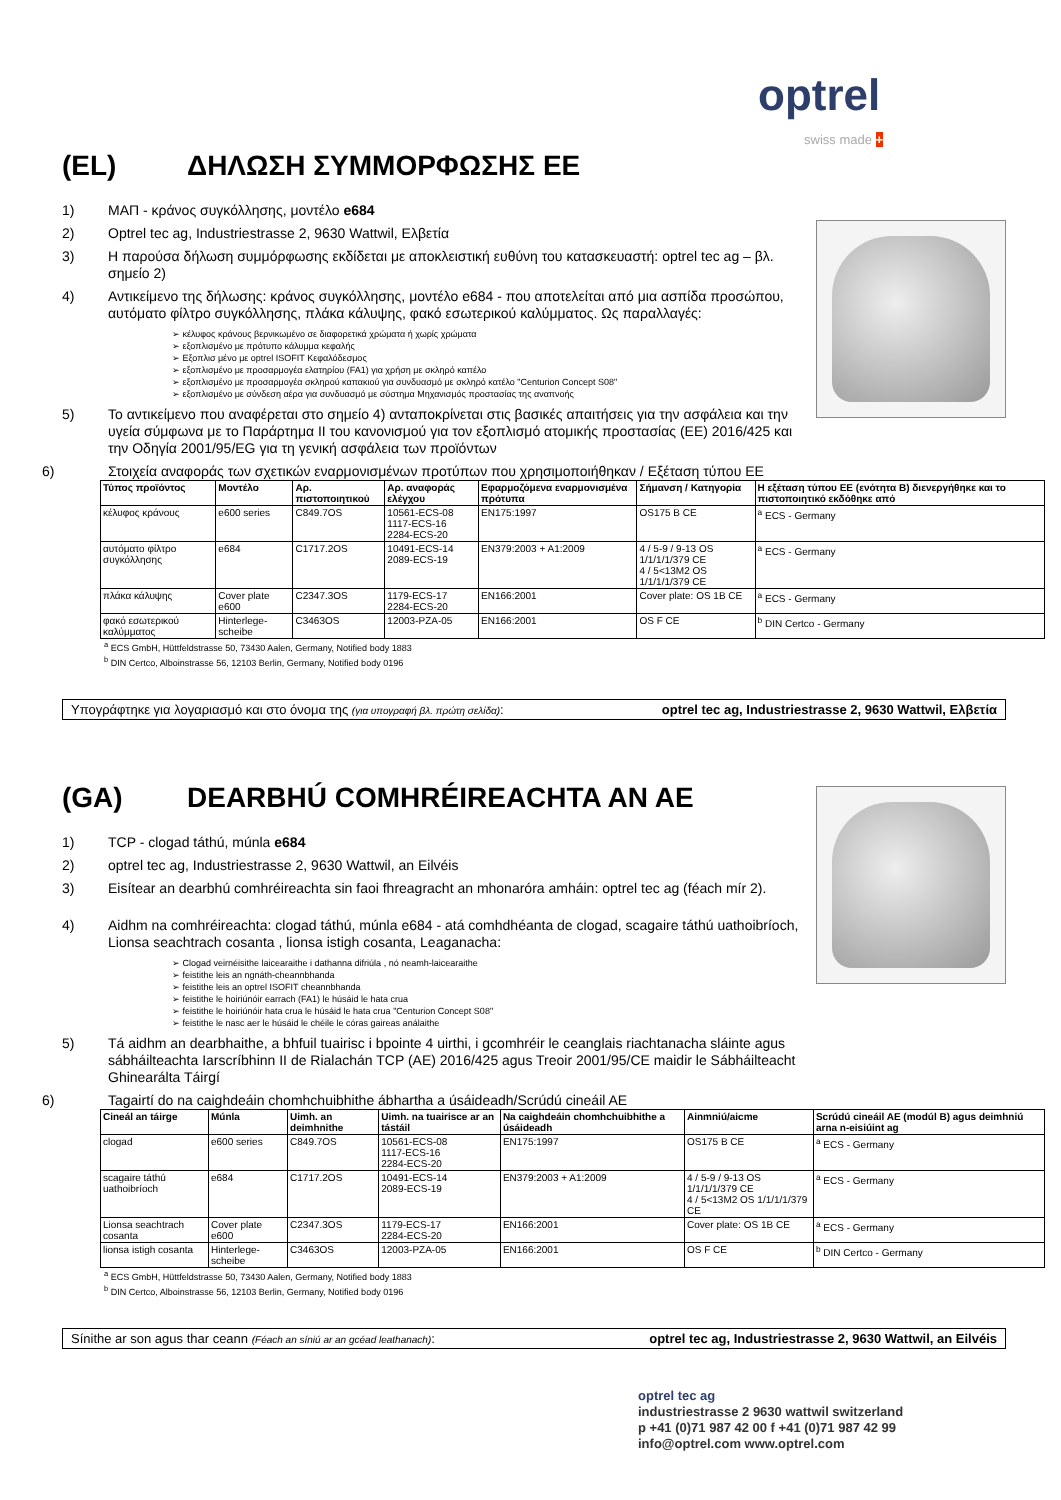optrel
swiss made +
(EL) ΔΗΛΩΣΗ ΣΥΜΜΟΡΦΩΣΗΣ ΕΕ
1) ΜΑΠ - κράνος συγκόλλησης, μοντέλο e684
2) Optrel tec ag, Industriestrasse 2, 9630 Wattwil, Ελβετία
3) Η παρούσα δήλωση συμμόρφωσης εκδίδεται με αποκλειστική ευθύνη του κατασκευαστή: optrel tec ag – βλ. σημείο 2)
4) Αντικείμενο της δήλωσης: κράνος συγκόλλησης, μοντέλο e684 - που αποτελείται από μια ασπίδα προσώπου, αυτόματο φίλτρο συγκόλλησης, πλάκα κάλυψης, φακό εσωτερικού καλύμματος. Ως παραλλαγές:
➢ κέλυφος κράνους βερνικωμένο σε διαφορετικά χρώματα ή χωρίς χρώματα
➢ εξοπλισμένο με πρότυπο κάλυμμα κεφαλής
➢ Εξοπλισ μένο με optrel ISOFIT Κεφαλόδεσμος
➢ εξοπλισμένο με προσαρμογέα ελατηρίου (FA1) για χρήση με σκληρό καπέλο
➢ εξοπλισμένο με προσαρμογέα σκληρού καπακιού για συνδυασμό με σκληρό κατέλο "Centurion Concept S08"
➢ εξοπλισμένο με σύνδεση αέρα για συνδυασμό με σύστημα Μηχανισμός προστασίας της αναπνοής
5) Το αντικείμενο που αναφέρεται στο σημείο 4) ανταποκρίνεται στις βασικές απαιτήσεις για την ασφάλεια και την υγεία σύμφωνα με το Παράρτημα II του κανονισμού για τον εξοπλισμό ατομικής προστασίας (ΕΕ) 2016/425 και την Οδηγία 2001/95/EG για τη γενική ασφάλεια των προϊόντων
6) Στοιχεία αναφοράς των σχετικών εναρμονισμένων προτύπων που χρησιμοποιήθηκαν / Εξέταση τύπου ΕΕ
| Τύπος προϊόντος | Μοντέλο | Αρ. πιστοποιητικού | Αρ. αναφοράς ελέγχου | Εφαρμοζόμενα εναρμονισμένα πρότυπα | Σήμανση / Κατηγορία | Η εξέταση τύπου ΕΕ (ενότητα Β) διενεργήθηκε και το πιστοποιητικό εκδόθηκε από |
| --- | --- | --- | --- | --- | --- | --- |
| κέλυφος κράνους | e600 series | C849.7OS | 10561-ECS-08 1117-ECS-16 2284-ECS-20 | EN175:1997 | OS175 B CE | <sup>a</sup> ECS - Germany |
| αυτόματο φίλτρο συγκόλλησης | e684 | C1717.2OS | 10491-ECS-14 2089-ECS-19 | EN379:2003 + A1:2009 | 4 / 5-9 / 9-13 OS 1/1/1/1/379 CE 4 / 5<13M2 OS 1/1/1/1/379 CE | <sup>a</sup> ECS - Germany |
| πλάκα κάλυψης | Cover plate e600 | C2347.3OS | 1179-ECS-17 2284-ECS-20 | EN166:2001 | Cover plate: OS 1B CE | <sup>a</sup> ECS - Germany |
| φακό εσωτερικού καλύμματος | Hinterlege-scheibe | C3463OS | 12003-PZA-05 | EN166:2001 | OS F CE | <sup>b</sup> DIN Certco - Germany |
<sup>a</sup> ECS GmbH, Hüttfeldstrasse 50, 73430 Aalen, Germany, Notified body 1883
<sup>b</sup> DIN Certco, Alboinstrasse 56, 12103 Berlin, Germany, Notified body 0196
Υπογράφτηκε για λογαριασμό και στο όνομα της (για υπογραφή βλ. πρώτη σελίδα): optrel tec ag, Industriestrasse 2, 9630 Wattwil, Ελβετία
(GA) DEARBHÚ COMHRÉIREACHTA AN AE
1) TCP - clogad táthú, múnla e684
2) optrel tec ag, Industriestrasse 2, 9630 Wattwil, an Eilvéis
3) Eisítear an dearbhú comhréireachta sin faoi fhreagracht an mhonaróra amháin: optrel tec ag (féach mír 2).
4) Aidhm na comhréireachta: clogad táthú, múnla e684 - atá comhdhéanta de clogad, scagaire táthú uathoibríoch, Lionsa seachtrach cosanta , lionsa istigh cosanta, Leaganacha:
➢ Clogad veirnéisithe laicearaithe i dathanna difriúla , nó neamh-laicearaithe
➢ feistithe leis an ngnáth-cheannbhanda
➢ feistithe leis an optrel ISOFIT cheannbhanda
➢ feistithe le hoiriúnóir earrach (FA1) le húsáid le hata crua
➢ feistithe le hoiriúnóir hata crua le húsáid le hata crua "Centurion Concept S08"
➢ feistithe le nasc aer le húsáid le chéile le córas gaireas análaithe
5) Tá aidhm an dearbhaithe, a bhfuil tuairisc i bpointe 4 uirthi, i gcomhréir le ceanglais riachtanacha sláinte agus sábháilteachta Iarscríbhinn II de Rialachán TCP (AE) 2016/425 agus Treoir 2001/95/CE maidir le Sábháilteacht Ghinearálta Táirgí
6) Tagairtí do na caighdeáin chomhchuibhithe ábhartha a úsáideadh/Scrúdú cineáil AE
| Cineál an táirge | Múnla | Uimh. an deimhnithe | Uimh. na tuairisce ar an tástáil | Na caighdeáin chomhchuibhithe a úsáideadh | Ainmniú/aicme | Scrúdú cineáil AE (modúl B) agus deimhniú arna n-eisiúint ag |
| --- | --- | --- | --- | --- | --- | --- |
| clogad | e600 series | C849.7OS | 10561-ECS-08 1117-ECS-16 2284-ECS-20 | EN175:1997 | OS175 B CE | <sup>a</sup> ECS - Germany |
| scagaire táthú uathoibríoch | e684 | C1717.2OS | 10491-ECS-14 2089-ECS-19 | EN379:2003 + A1:2009 | 4 / 5-9 / 9-13 OS 1/1/1/1/379 CE 4 / 5<13M2 OS 1/1/1/1/379 CE | <sup>a</sup> ECS - Germany |
| Lionsa seachtrach cosanta | Cover plate e600 | C2347.3OS | 1179-ECS-17 2284-ECS-20 | EN166:2001 | Cover plate: OS 1B CE | <sup>a</sup> ECS - Germany |
| lionsa istigh cosanta | Hinterlege-scheibe | C3463OS | 12003-PZA-05 | EN166:2001 | OS F CE | <sup>b</sup> DIN Certco - Germany |
<sup>a</sup> ECS GmbH, Hüttfeldstrasse 50, 73430 Aalen, Germany, Notified body 1883
<sup>b</sup> DIN Certco, Alboinstrasse 56, 12103 Berlin, Germany, Notified body 0196
Sínithe ar son agus thar ceann (Féach an síniú ar an gcéad leathanach): optrel tec ag, Industriestrasse 2, 9630 Wattwil, an Eilvéis
optrel tec ag
industriestrasse 2 9630 wattwil switzerland
p +41 (0)71 987 42 00 f +41 (0)71 987 42 99
info@optrel.com www.optrel.com